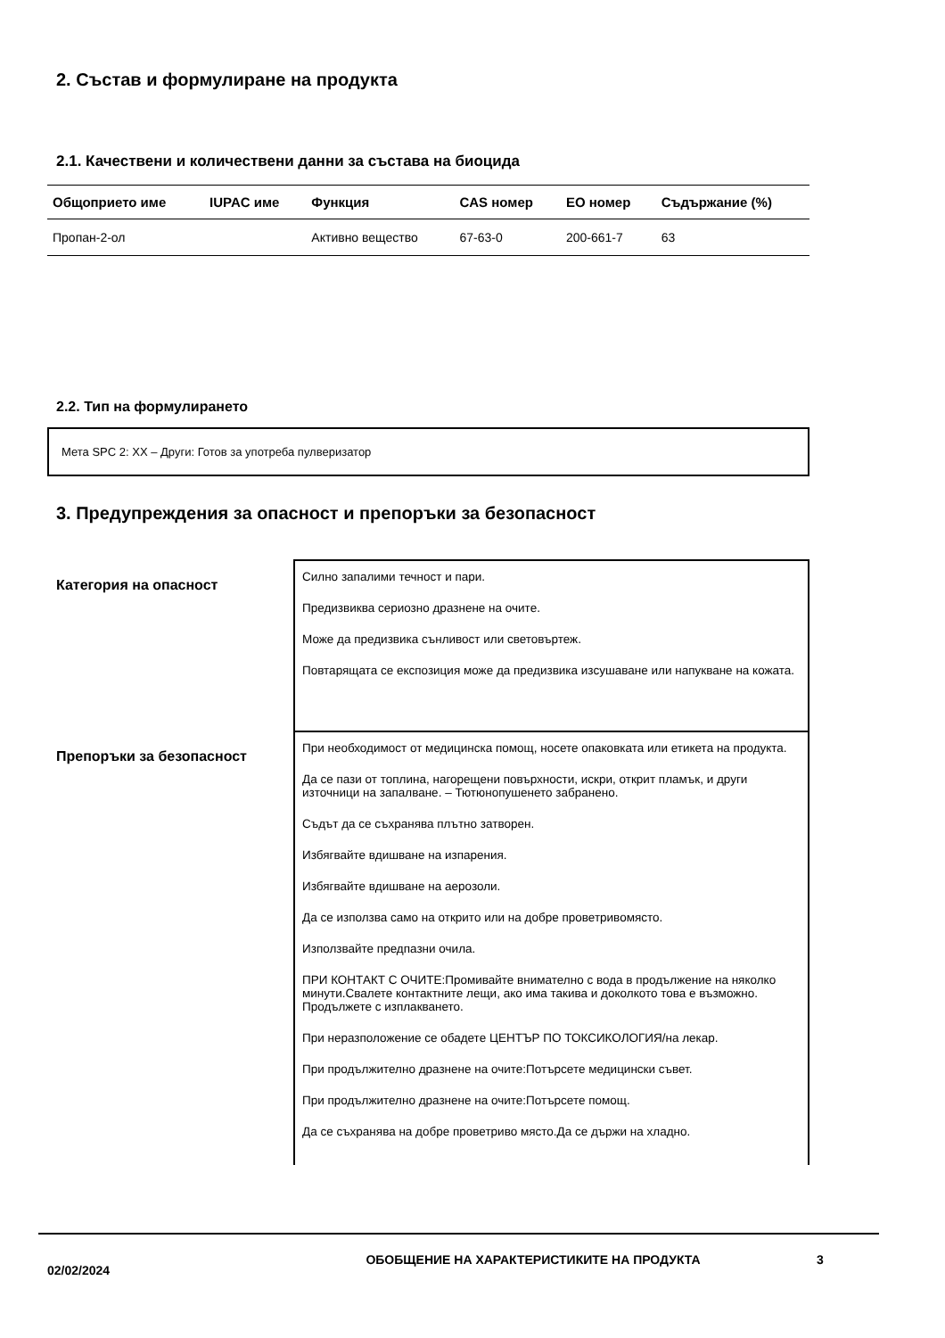2. Състав и формулиране на продукта
2.1. Качествени и количествени данни за състава на биоцида
| Общоприето име | IUPAC име | Функция | CAS номер | ЕО номер | Съдържание (%) |
| --- | --- | --- | --- | --- | --- |
| Пропан-2-ол | | Активно вещество | 67-63-0 | 200-661-7 | 63 |
2.2. Тип на формулирането
Мета SPC 2: XX – Други: Готов за употреба пулверизатор
3. Предупреждения за опасност и препоръки за безопасност
Категория на опасност
Силно запалими течност и пари.
Предизвиква сериозно дразнене на очите.
Може да предизвика сънливост или световъртеж.
Повтарящата се експозиция може да предизвика изсушаване или напукване на кожата.
Препоръки за безопасност
При необходимост от медицинска помощ, носете опаковката или етикета на продукта.
Да се пази от топлина, нагорещени повърхности, искри, открит пламък, и други източници на запалване. – Тютюнопушенето забранено.
Съдът да се съхранява плътно затворен.
Избягвайте вдишване на изпарения.
Избягвайте вдишване на аерозоли.
Да се използва само на открито или на добре проветривомясто.
Използвайте предпазни очила.
ПРИ КОНТАКТ С ОЧИТЕ:Промивайте внимателно с вода в продължение на няколко минути.Свалете контактните лещи, ако има такива и доколкото това е възможно. Продължете с изплакването.
При неразположение се обадете ЦЕНТЪР ПО ТОКСИКОЛОГИЯ/на лекар.
При продължително дразнене на очите:Потърсете медицински съвет.
При продължително дразнене на очите:Потърсете помощ.
Да се съхранява на добре проветриво място.Да се държи на хладно.
02/02/2024
ОБОБЩЕНИЕ НА ХАРАКТЕРИСТИКИТЕ НА ПРОДУКТА 3